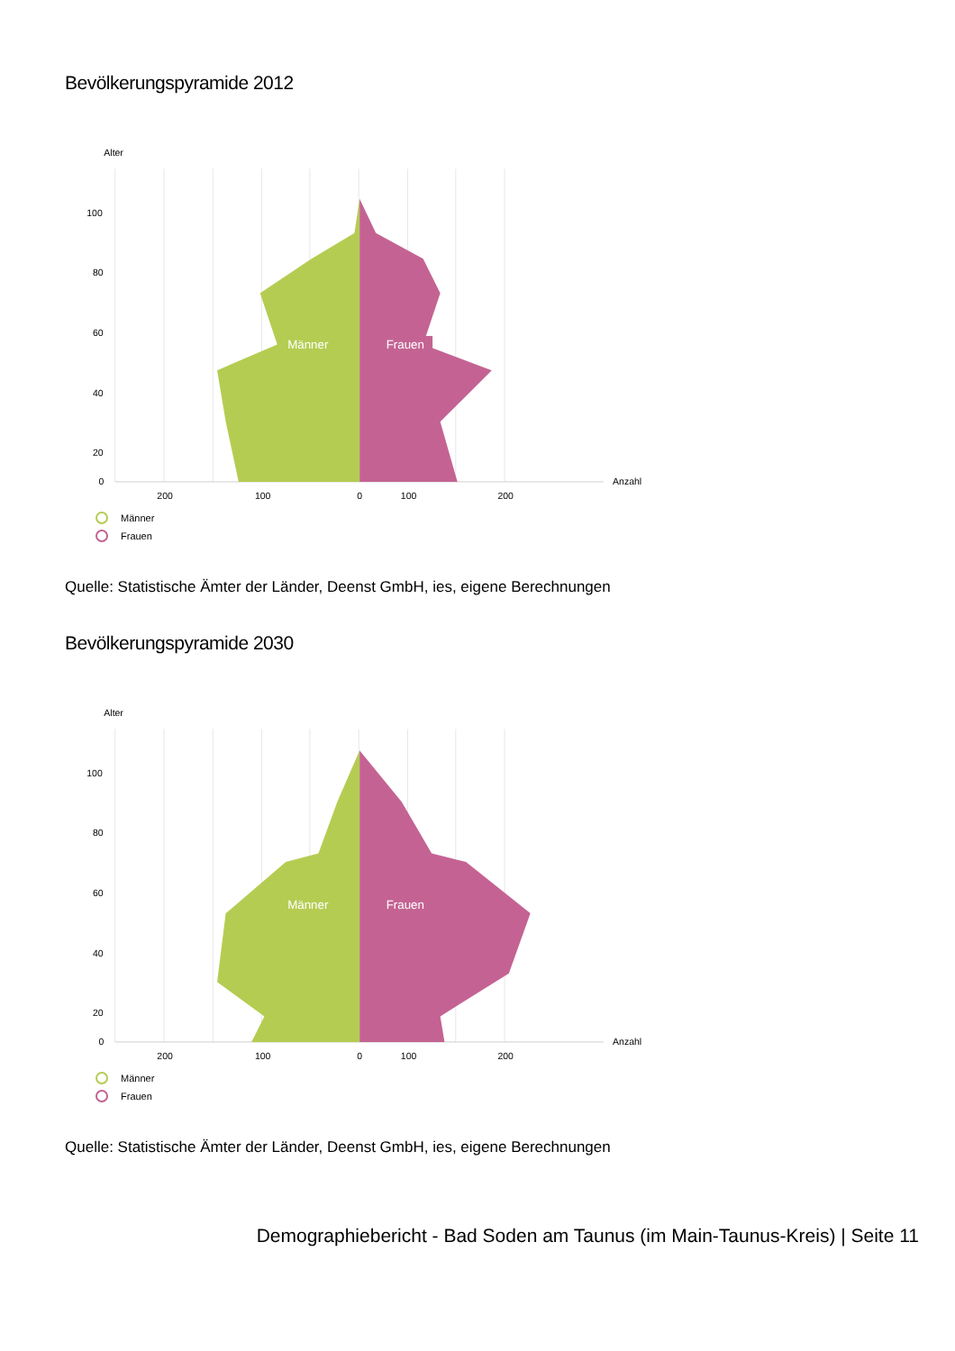Bevölkerungspyramide 2012
Alter
Männer
Frauen
100
80
60
40
20
0
Anzahl
200
100
0
100
200
Männer
Frauen
Quelle: Statistische Ämter der Länder, Deenst GmbH, ies, eigene Berechnungen
Bevölkerungspyramide 2030
Alter
Männer
Frauen
100
80
60
40
20
0
Anzahl
200
100
0
100
200
Männer
Frauen
Quelle: Statistische Ämter der Länder, Deenst GmbH, ies, eigene Berechnungen
Demographiebericht - Bad Soden am Taunus (im Main-Taunus-Kreis) | Seite 11